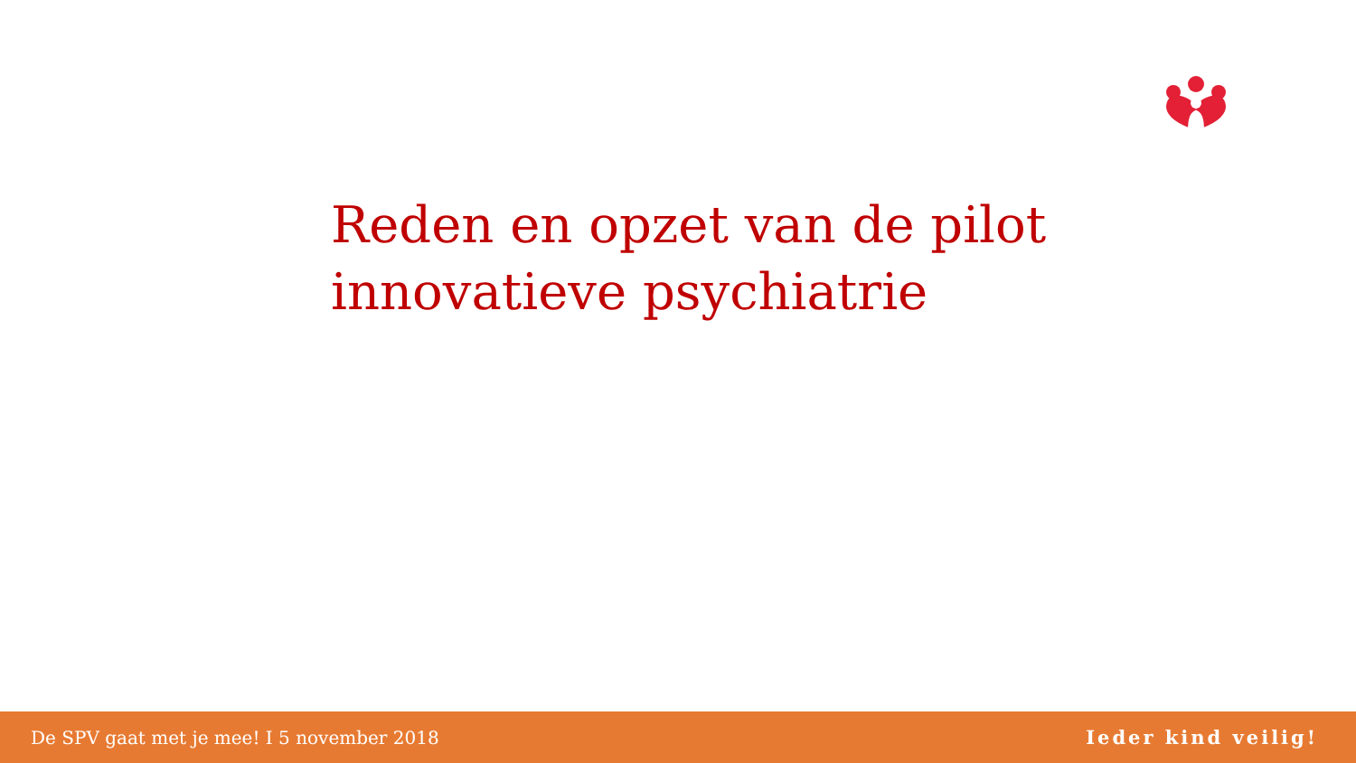Reden en opzet van de pilot
innovatieve psychiatrie
De SPV gaat met je mee! I 5 november 2018 Ieder kind veilig!